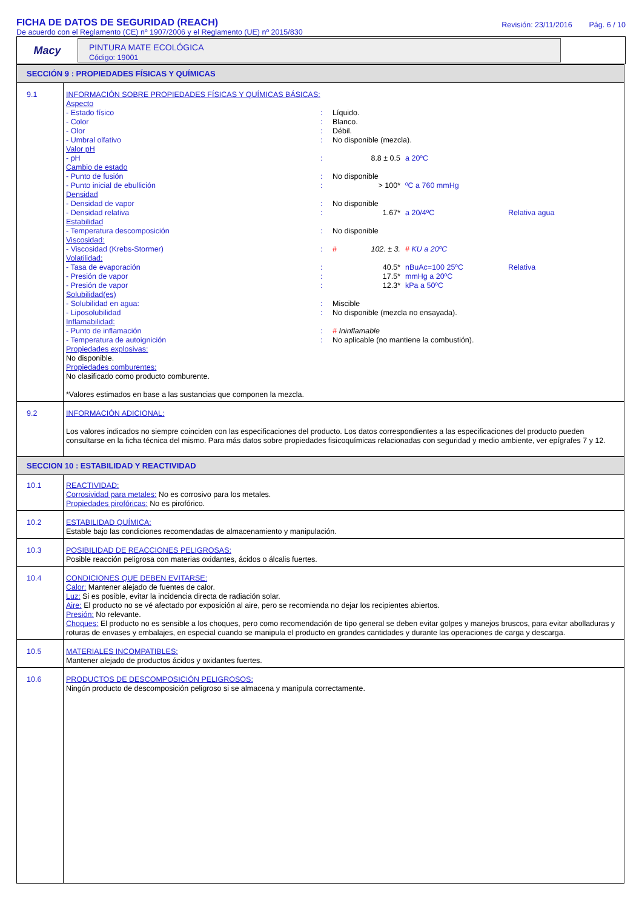FICHA DE DATOS DE SEGURIDAD (REACH)
De acuerdo con el Reglamento (CE) nº 1907/2006 y el Reglamento (UE) nº 2015/830
Revisión: 23/11/2016 Pág. 6 / 10
Macy
PINTURA MATE ECOLÓGICA
Código: 19001
| SECCIÓN 9 : PROPIEDADES FÍSICAS Y QUÍMICAS | |
| 9.1 | INFORMACIÓN SOBRE PROPIEDADES FÍSICAS Y QUÍMICAS BÁSICAS: Aspecto - Estado físico : Líquido. - Color : Blanco. - Olor : Débil. - Umbral olfativo : No disponible (mezcla). Valor pH - pH : 8.8 ± 0.5 a 20ºC Cambio de estado - Punto de fusión : No disponible - Punto inicial de ebullición : > 100* ºC a 760 mmHg Densidad - Densidad de vapor : No disponible - Densidad relativa : 1.67* a 20/4ºC Relativa agua Estabilidad - Temperatura descomposición : No disponible Viscosidad: - Viscosidad (Krebs-Stormer) : # 102. ± 3. # KU a 20ºC Volatilidad: - Tasa de evaporación : 40.5* nBuAc=100 25ºC Relativa - Presión de vapor : 17.5* mmHg a 20ºC - Presión de vapor : 12.3* kPa a 50ºC Solubilidad(es) - Solubilidad en agua: : Miscible - Liposolubilidad : No disponible (mezcla no ensayada). Inflamabilidad: - Punto de inflamación : # Ininflamable - Temperatura de autoignición : No aplicable (no mantiene la combustión). Propiedades explosivas: No disponible. Propiedades comburentes: No clasificado como producto comburente. *Valores estimados en base a las sustancias que componen la mezcla. |
| 9.2 | INFORMACIÓN ADICIONAL: Los valores indicados no siempre coinciden con las especificaciones del producto. Los datos correspondientes a las especificaciones del producto pueden consultarse en la ficha técnica del mismo. Para más datos sobre propiedades fisicoquímicas relacionadas con seguridad y medio ambiente, ver epígrafes 7 y 12. |
| SECCION 10 : ESTABILIDAD Y REACTIVIDAD | |
| 10.1 | REACTIVIDAD: Corrosividad para metales: No es corrosivo para los metales. Propiedades pirofóricas: No es pirofórico. |
| 10.2 | ESTABILIDAD QUÍMICA: Estable bajo las condiciones recomendadas de almacenamiento y manipulación. |
| 10.3 | POSIBILIDAD DE REACCIONES PELIGROSAS: Posible reacción peligrosa con materias oxidantes, ácidos o álcalis fuertes. |
| 10.4 | CONDICIONES QUE DEBEN EVITARSE: Calor: Mantener alejado de fuentes de calor. Luz: Si es posible, evitar la incidencia directa de radiación solar. Aire: El producto no se vé afectado por exposición al aire, pero se recomienda no dejar los recipientes abiertos. Presión: No relevante. Choques: El producto no es sensible a los choques, pero como recomendación de tipo general se deben evitar golpes y manejos bruscos, para evitar abolladuras y roturas de envases y embalajes, en especial cuando se manipula el producto en grandes cantidades y durante las operaciones de carga y descarga. |
| 10.5 | MATERIALES INCOMPATIBLES: Mantener alejado de productos ácidos y oxidantes fuertes. |
| 10.6 | PRODUCTOS DE DESCOMPOSICIÓN PELIGROSOS: Ningún producto de descomposición peligroso si se almacena y manipula correctamente. |